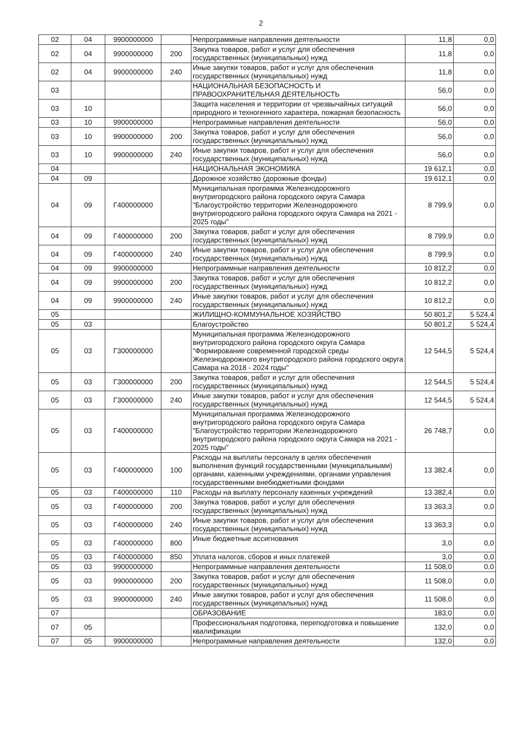2
| 02 | 04 | 9900000000 | | Непрограммные направления деятельности | 11,8 | 0,0 |
| 02 | 04 | 9900000000 | 200 | Закупка товаров, работ и услуг для обеспечения государственных (муниципальных) нужд | 11,8 | 0,0 |
| 02 | 04 | 9900000000 | 240 | Иные закупки товаров, работ и услуг для обеспечения государственных (муниципальных) нужд | 11,8 | 0,0 |
| 03 | | | | НАЦИОНАЛЬНАЯ БЕЗОПАСНОСТЬ И ПРАВООХРАНИТЕЛЬНАЯ ДЕЯТЕЛЬНОСТЬ | 56,0 | 0,0 |
| 03 | 10 | | | Защита населения и территории от чрезвычайных ситуаций природного и техногенного характера, пожарная безопасность | 56,0 | 0,0 |
| 03 | 10 | 9900000000 | | Непрограммные направления деятельности | 56,0 | 0,0 |
| 03 | 10 | 9900000000 | 200 | Закупка товаров, работ и услуг для обеспечения государственных (муниципальных) нужд | 56,0 | 0,0 |
| 03 | 10 | 9900000000 | 240 | Иные закупки товаров, работ и услуг для обеспечения государственных (муниципальных) нужд | 56,0 | 0,0 |
| 04 | | | | НАЦИОНАЛЬНАЯ ЭКОНОМИКА | 19 612,1 | 0,0 |
| 04 | 09 | | | Дорожное хозяйство (дорожные фонды) | 19 612,1 | 0,0 |
| 04 | 09 | Г400000000 | | Муниципальная программа Железнодорожного внутригородского района городского округа Самара "Благоустройство территории Железнодорожного внутригородского района городского округа Самара на 2021 - 2025 годы" | 8 799,9 | 0,0 |
| 04 | 09 | Г400000000 | 200 | Закупка товаров, работ и услуг для обеспечения государственных (муниципальных) нужд | 8 799,9 | 0,0 |
| 04 | 09 | Г400000000 | 240 | Иные закупки товаров, работ и услуг для обеспечения государственных (муниципальных) нужд | 8 799,9 | 0,0 |
| 04 | 09 | 9900000000 | | Непрограммные направления деятельности | 10 812,2 | 0,0 |
| 04 | 09 | 9900000000 | 200 | Закупка товаров, работ и услуг для обеспечения государственных (муниципальных) нужд | 10 812,2 | 0,0 |
| 04 | 09 | 9900000000 | 240 | Иные закупки товаров, работ и услуг для обеспечения государственных (муниципальных) нужд | 10 812,2 | 0,0 |
| 05 | | | | ЖИЛИЩНО-КОММУНАЛЬНОЕ ХОЗЯЙСТВО | 50 801,2 | 5 524,4 |
| 05 | 03 | | | Благоустройство | 50 801,2 | 5 524,4 |
| 05 | 03 | Г300000000 | | Муниципальная программа Железнодорожного внутригородского района городского округа Самара "Формирование современной городской среды Железнодорожного внутригородского района городского округа Самара на 2018 - 2024 годы" | 12 544,5 | 5 524,4 |
| 05 | 03 | Г300000000 | 200 | Закупка товаров, работ и услуг для обеспечения государственных (муниципальных) нужд | 12 544,5 | 5 524,4 |
| 05 | 03 | Г300000000 | 240 | Иные закупки товаров, работ и услуг для обеспечения государственных (муниципальных) нужд | 12 544,5 | 5 524,4 |
| 05 | 03 | Г400000000 | | Муниципальная программа Железнодорожного внутригородского района городского округа Самара "Благоустройство территории Железнодорожного внутригородского района городского округа Самара на 2021 - 2025 годы" | 26 748,7 | 0,0 |
| 05 | 03 | Г400000000 | 100 | Расходы на выплаты персоналу в целях обеспечения выполнения функций государственными (муниципальными) органами, казенными учреждениями, органами управления государственными внебюджетными фондами | 13 382,4 | 0,0 |
| 05 | 03 | Г400000000 | 110 | Расходы на выплату персоналу казенных учреждений | 13 382,4 | 0,0 |
| 05 | 03 | Г400000000 | 200 | Закупка товаров, работ и услуг для обеспечения государственных (муниципальных) нужд | 13 363,3 | 0,0 |
| 05 | 03 | Г400000000 | 240 | Иные закупки товаров, работ и услуг для обеспечения государственных (муниципальных) нужд | 13 363,3 | 0,0 |
| 05 | 03 | Г400000000 | 800 | Иные бюджетные ассигнования | 3,0 | 0,0 |
| 05 | 03 | Г400000000 | 850 | Уплата налогов, сборов и иных платежей | 3,0 | 0,0 |
| 05 | 03 | 9900000000 | | Непрограммные направления деятельности | 11 508,0 | 0,0 |
| 05 | 03 | 9900000000 | 200 | Закупка товаров, работ и услуг для обеспечения государственных (муниципальных) нужд | 11 508,0 | 0,0 |
| 05 | 03 | 9900000000 | 240 | Иные закупки товаров, работ и услуг для обеспечения государственных (муниципальных) нужд | 11 508,0 | 0,0 |
| 07 | | | | ОБРАЗОВАНИЕ | 183,0 | 0,0 |
| 07 | 05 | | | Профессиональная подготовка, переподготовка и повышение квалификации | 132,0 | 0,0 |
| 07 | 05 | 9900000000 | | Непрограммные направления деятельности | 132,0 | 0,0 |